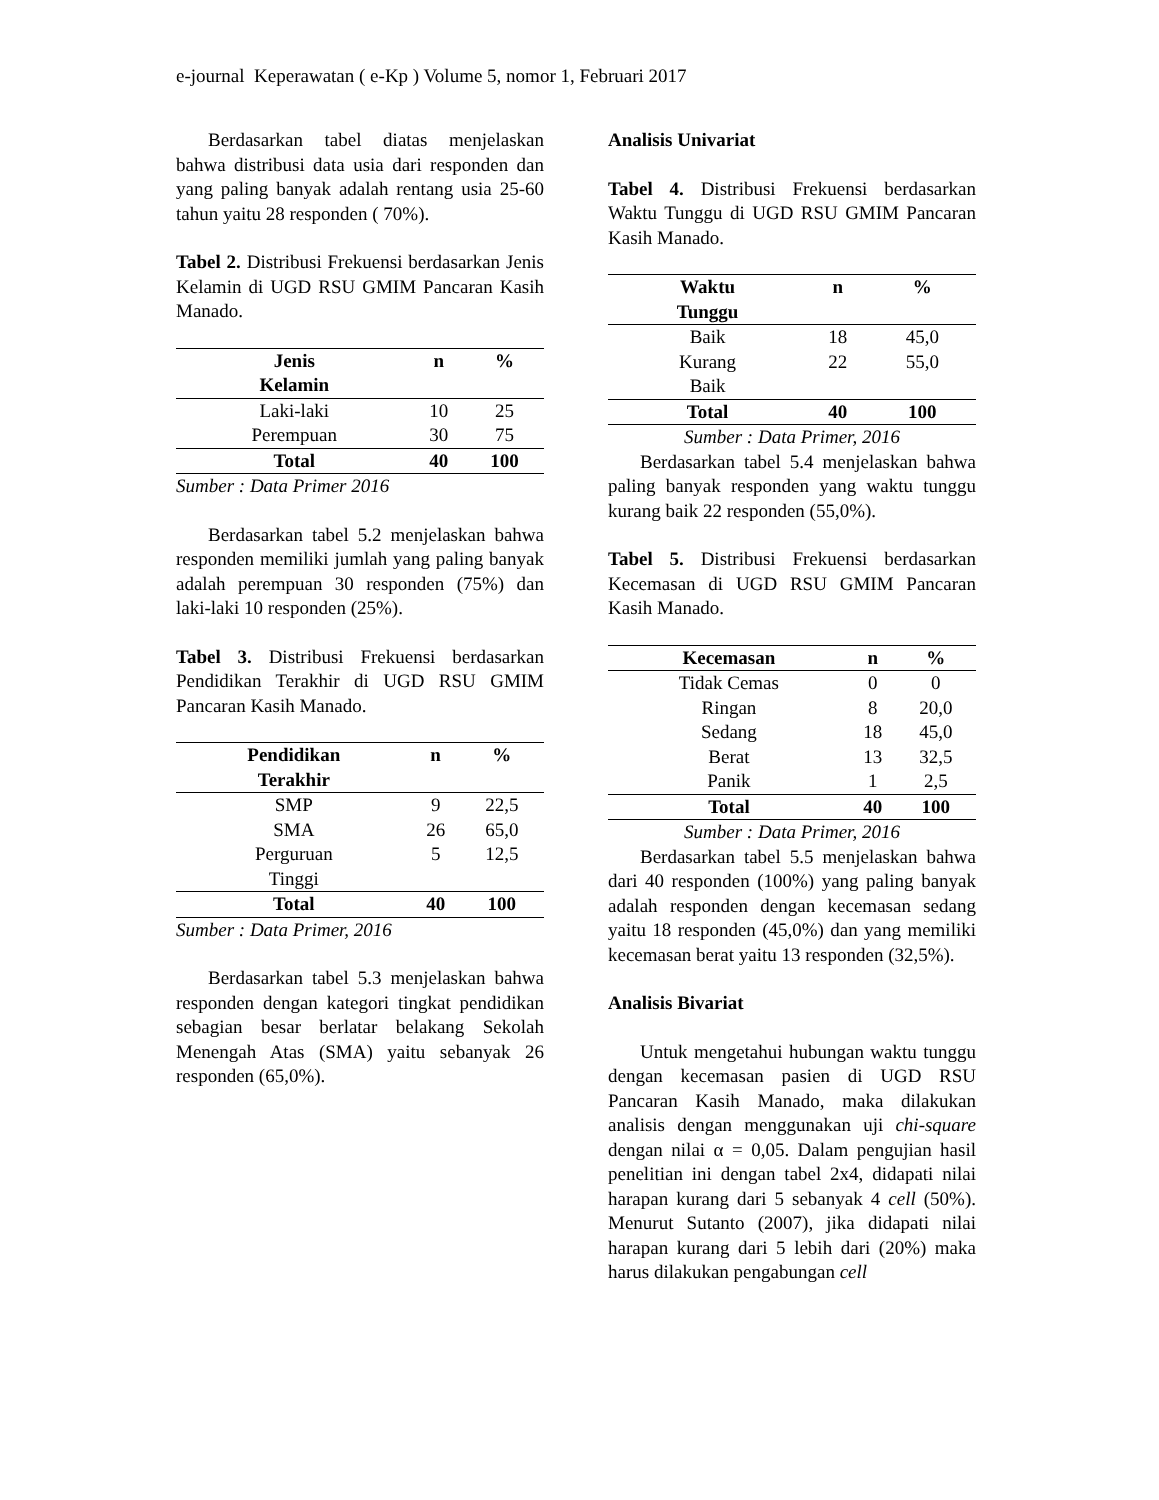e-journal Keperawatan ( e-Kp ) Volume 5, nomor 1, Februari 2017
Berdasarkan tabel diatas menjelaskan bahwa distribusi data usia dari responden dan yang paling banyak adalah rentang usia 25-60 tahun yaitu 28 responden ( 70%).
Tabel 2. Distribusi Frekuensi berdasarkan Jenis Kelamin di UGD RSU GMIM Pancaran Kasih Manado.
| Jenis Kelamin | n | % |
| --- | --- | --- |
| Laki-laki | 10 | 25 |
| Perempuan | 30 | 75 |
| Total | 40 | 100 |
Sumber : Data Primer 2016
Berdasarkan tabel 5.2 menjelaskan bahwa responden memiliki jumlah yang paling banyak adalah perempuan 30 responden (75%) dan laki-laki 10 responden (25%).
Tabel 3. Distribusi Frekuensi berdasarkan Pendidikan Terakhir di UGD RSU GMIM Pancaran Kasih Manado.
| Pendidikan Terakhir | n | % |
| --- | --- | --- |
| SMP | 9 | 22,5 |
| SMA | 26 | 65,0 |
| Perguruan Tinggi | 5 | 12,5 |
| Total | 40 | 100 |
Sumber : Data Primer, 2016
Berdasarkan tabel 5.3 menjelaskan bahwa responden dengan kategori tingkat pendidikan sebagian besar berlatar belakang Sekolah Menengah Atas (SMA) yaitu sebanyak 26 responden (65,0%).
Analisis Univariat
Tabel 4. Distribusi Frekuensi berdasarkan Waktu Tunggu di UGD RSU GMIM Pancaran Kasih Manado.
| Waktu Tunggu | n | % |
| --- | --- | --- |
| Baik | 18 | 45,0 |
| Kurang Baik | 22 | 55,0 |
| Total | 40 | 100 |
Sumber : Data Primer, 2016
Berdasarkan tabel 5.4 menjelaskan bahwa paling banyak responden yang waktu tunggu kurang baik 22 responden (55,0%).
Tabel 5. Distribusi Frekuensi berdasarkan Kecemasan di UGD RSU GMIM Pancaran Kasih Manado.
| Kecemasan | n | % |
| --- | --- | --- |
| Tidak Cemas | 0 | 0 |
| Ringan | 8 | 20,0 |
| Sedang | 18 | 45,0 |
| Berat | 13 | 32,5 |
| Panik | 1 | 2,5 |
| Total | 40 | 100 |
Sumber : Data Primer, 2016
Berdasarkan tabel 5.5 menjelaskan bahwa dari 40 responden (100%) yang paling banyak adalah responden dengan kecemasan sedang yaitu 18 responden (45,0%) dan yang memiliki kecemasan berat yaitu 13 responden (32,5%).
Analisis Bivariat
Untuk mengetahui hubungan waktu tunggu dengan kecemasan pasien di UGD RSU Pancaran Kasih Manado, maka dilakukan analisis dengan menggunakan uji chi-square dengan nilai α = 0,05. Dalam pengujian hasil penelitian ini dengan tabel 2x4, didapati nilai harapan kurang dari 5 sebanyak 4 cell (50%). Menurut Sutanto (2007), jika didapati nilai harapan kurang dari 5 lebih dari (20%) maka harus dilakukan pengabungan cell